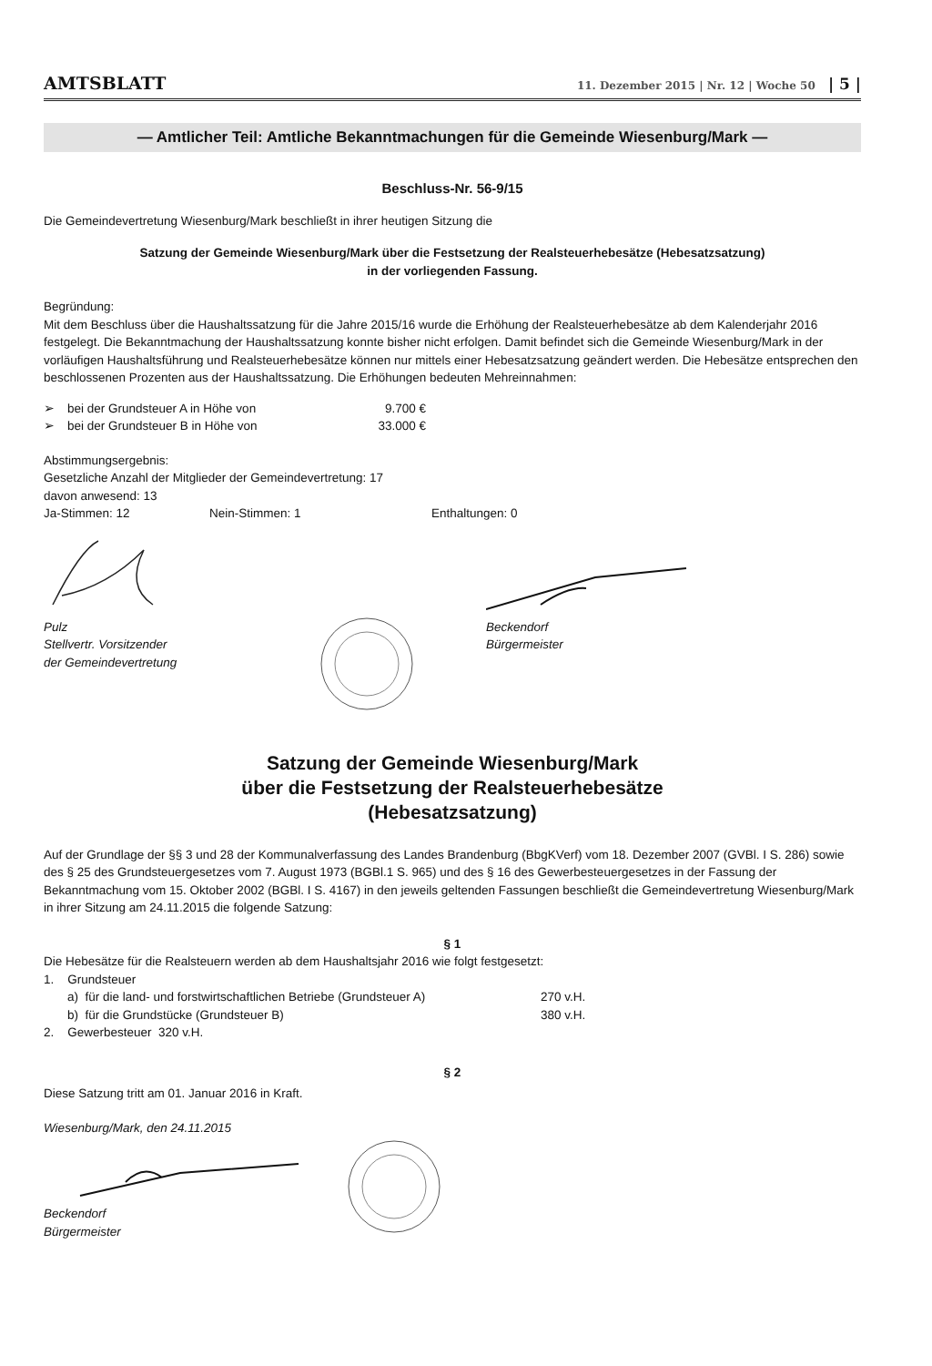AMTSBLATT 11. Dezember 2015 | Nr. 12 | Woche 50 | 5 |
— Amtlicher Teil: Amtliche Bekanntmachungen für die Gemeinde Wiesenburg/Mark —
Beschluss-Nr. 56-9/15
Die Gemeindevertretung Wiesenburg/Mark beschließt in ihrer heutigen Sitzung die
Satzung der Gemeinde Wiesenburg/Mark über die Festsetzung der Realsteuerhebesätze (Hebesatzsatzung)
in der vorliegenden Fassung.
Begründung:
Mit dem Beschluss über die Haushaltssatzung für die Jahre 2015/16 wurde die Erhöhung der Realsteuerhebesätze ab dem Kalenderjahr 2016 festgelegt. Die Bekanntmachung der Haushaltssatzung konnte bisher nicht erfolgen. Damit befindet sich die Gemeinde Wiesenburg/Mark in der vorläufigen Haushaltsführung und Realsteuerhebesätze können nur mittels einer Hebesatzsatzung geändert werden. Die Hebesätze entsprechen den beschlossenen Prozenten aus der Haushaltssatzung. Die Erhöhungen bedeuten Mehreinnahmen:
➢ bei der Grundsteuer A in Höhe von 9.700 €
➢ bei der Grundsteuer B in Höhe von 33.000 €
Abstimmungsergebnis:
Gesetzliche Anzahl der Mitglieder der Gemeindevertretung: 17
davon anwesend: 13
Ja-Stimmen: 12 Nein-Stimmen: 1 Enthaltungen: 0
Pulz
Stellvertr. Vorsitzender
der Gemeindevertretung
Beckendorf
Bürgermeister
Satzung der Gemeinde Wiesenburg/Mark
über die Festsetzung der Realsteuerhebesätze
(Hebesatzsatzung)
Auf der Grundlage der §§ 3 und 28 der Kommunalverfassung des Landes Brandenburg (BbgKVerf) vom 18. Dezember 2007 (GVBl. I S. 286) sowie des § 25 des Grundsteuergesetzes vom 7. August 1973 (BGBl.1 S. 965) und des § 16 des Gewerbesteuergesetzes in der Fassung der Bekanntmachung vom 15. Oktober 2002 (BGBl. I S. 4167) in den jeweils geltenden Fassungen beschließt die Gemeindevertretung Wiesenburg/Mark in ihrer Sitzung am 24.11.2015 die folgende Satzung:
§ 1
Die Hebesätze für die Realsteuern werden ab dem Haushaltsjahr 2016 wie folgt festgesetzt:
1. Grundsteuer
a) für die land- und forstwirtschaftlichen Betriebe (Grundsteuer A) 270 v.H.
b) für die Grundstücke (Grundsteuer B) 380 v.H.
2. Gewerbesteuer 320 v.H.
§ 2
Diese Satzung tritt am 01. Januar 2016 in Kraft.
Wiesenburg/Mark, den 24.11.2015
Beckendorf
Bürgermeister